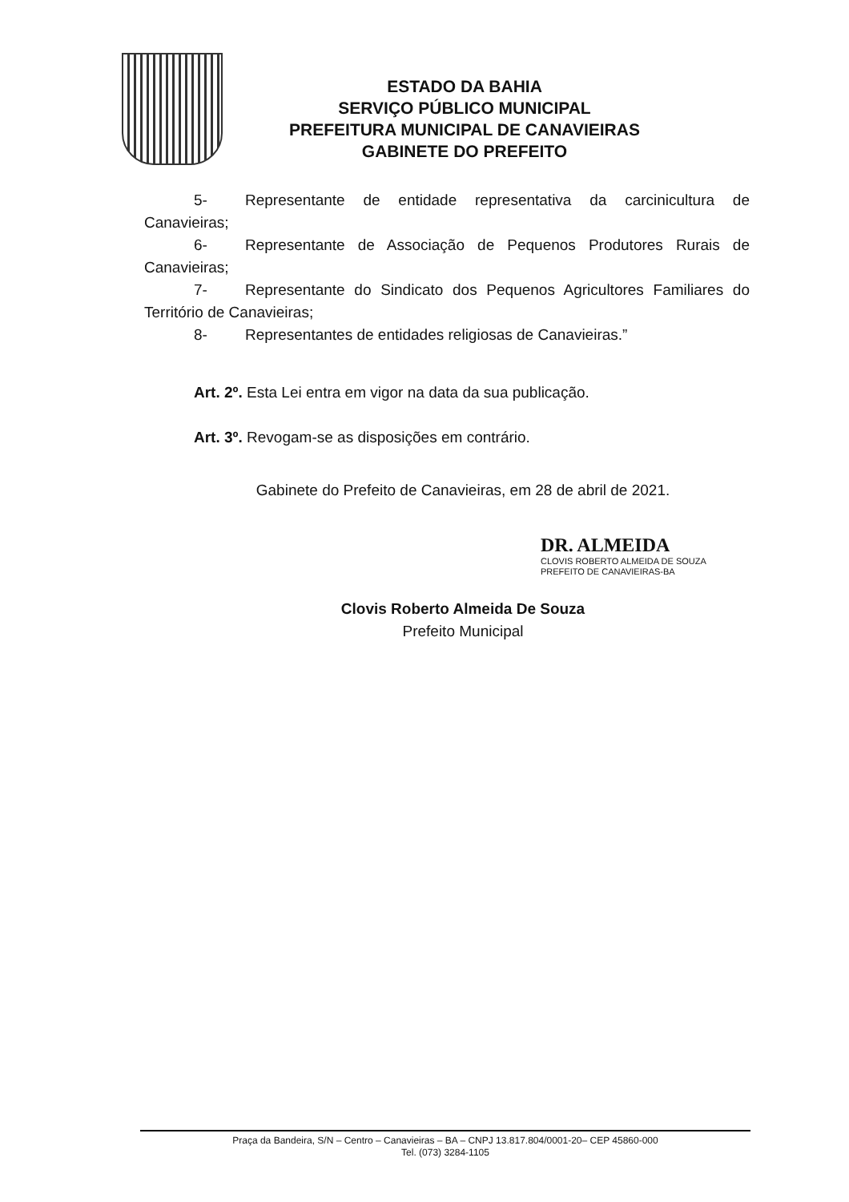ESTADO DA BAHIA
SERVIÇO PÚBLICO MUNICIPAL
PREFEITURA MUNICIPAL DE CANAVIEIRAS
GABINETE DO PREFEITO
5- Representante de entidade representativa da carcinicultura de Canavieiras;
6- Representante de Associação de Pequenos Produtores Rurais de Canavieiras;
7- Representante do Sindicato dos Pequenos Agricultores Familiares do Território de Canavieiras;
8- Representantes de entidades religiosas de Canavieiras.”
Art. 2º. Esta Lei entra em vigor na data da sua publicação.
Art. 3º. Revogam-se as disposições em contrário.
Gabinete do Prefeito de Canavieiras, em 28 de abril de 2021.
DR. ALMEIDA
CLOVIS ROBERTO ALMEIDA DE SOUZA
PREFEITO DE CANAVIEIRAS-BA
Clovis Roberto Almeida De Souza
Prefeito Municipal
Praça da Bandeira, S/N – Centro – Canavieiras – BA – CNPJ 13.817.804/0001-20– CEP 45860-000
Tel. (073) 3284-1105